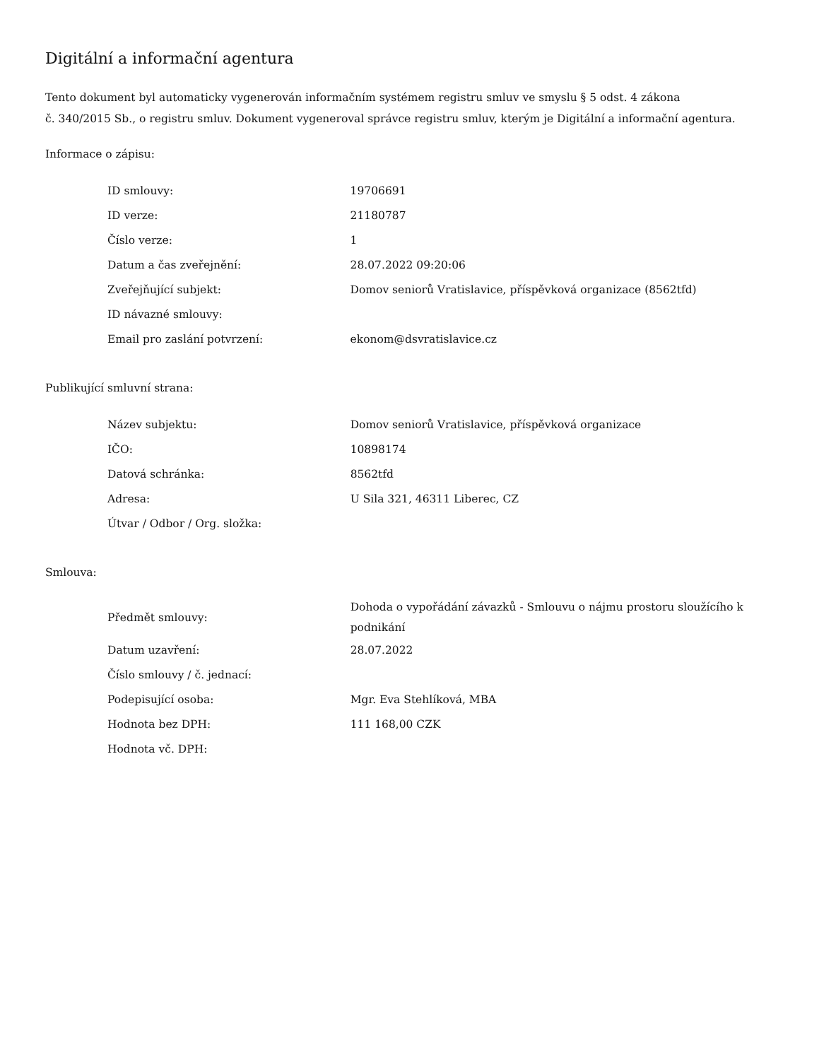Digitální a informační agentura
Tento dokument byl automaticky vygenerován informačním systémem registru smluv ve smyslu § 5 odst. 4 zákona
č. 340/2015 Sb., o registru smluv. Dokument vygeneroval správce registru smluv, kterým je Digitální a informační agentura.
Informace o zápisu:
| ID smlouvy: | 19706691 |
| ID verze: | 21180787 |
| Číslo verze: | 1 |
| Datum a čas zveřejnění: | 28.07.2022 09:20:06 |
| Zveřejňující subjekt: | Domov seniorů Vratislavice, příspěvková organizace (8562tfd) |
| ID návazné smlouvy: | |
| Email pro zaslání potvrzení: | ekonom@dsvratislavice.cz |
Publikující smluvní strana:
| Název subjektu: | Domov seniorů Vratislavice, příspěvková organizace |
| IČO: | 10898174 |
| Datová schránka: | 8562tfd |
| Adresa: | U Sila 321, 46311 Liberec, CZ |
| Útvar / Odbor / Org. složka: | |
Smlouva:
| Předmět smlouvy: | Dohoda o vypořádání závazků - Smlouvu o nájmu prostoru sloužícího k podnikání |
| Datum uzavření: | 28.07.2022 |
| Číslo smlouvy / č. jednací: | |
| Podepisující osoba: | Mgr. Eva Stehlíková, MBA |
| Hodnota bez DPH: | 111 168,00 CZK |
| Hodnota vč. DPH: | |